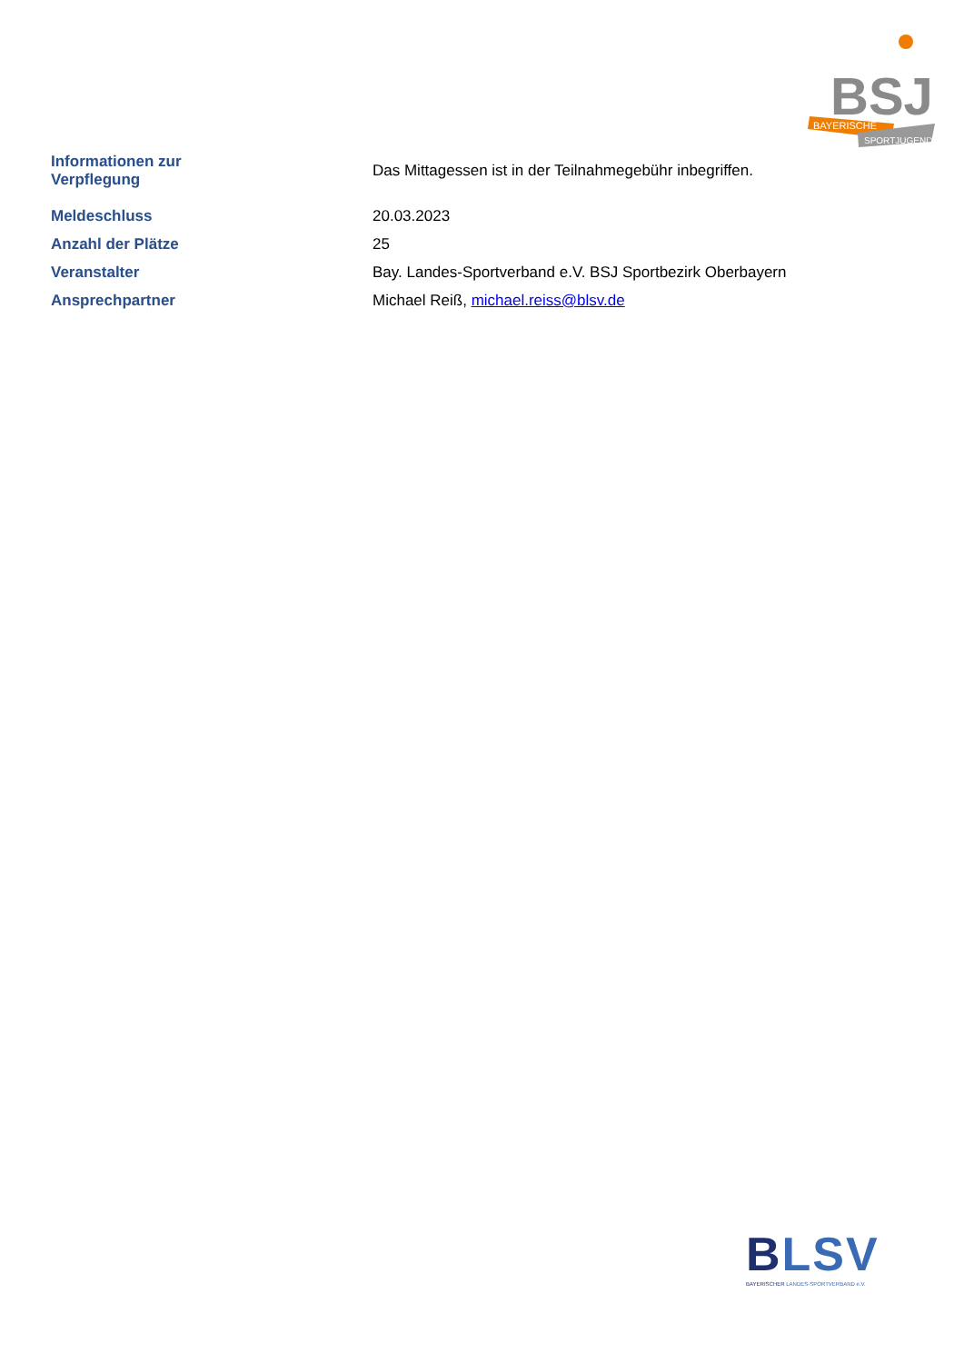BSJ
BAYERISCHE
SPORTJUGEND
| Informationen zur Verpflegung | Das Mittagessen ist in der Teilnahmegebühr inbegriffen. |
| Meldeschluss | 20.03.2023 |
| Anzahl der Plätze | 25 |
| Veranstalter | Bay. Landes-Sportverband e.V. BSJ Sportbezirk Oberbayern |
| Ansprechpartner | Michael Reiß, michael.reiss@blsv.de |
BLSV
BAYERISCHER LANDES-SPORTVERBAND e.V.